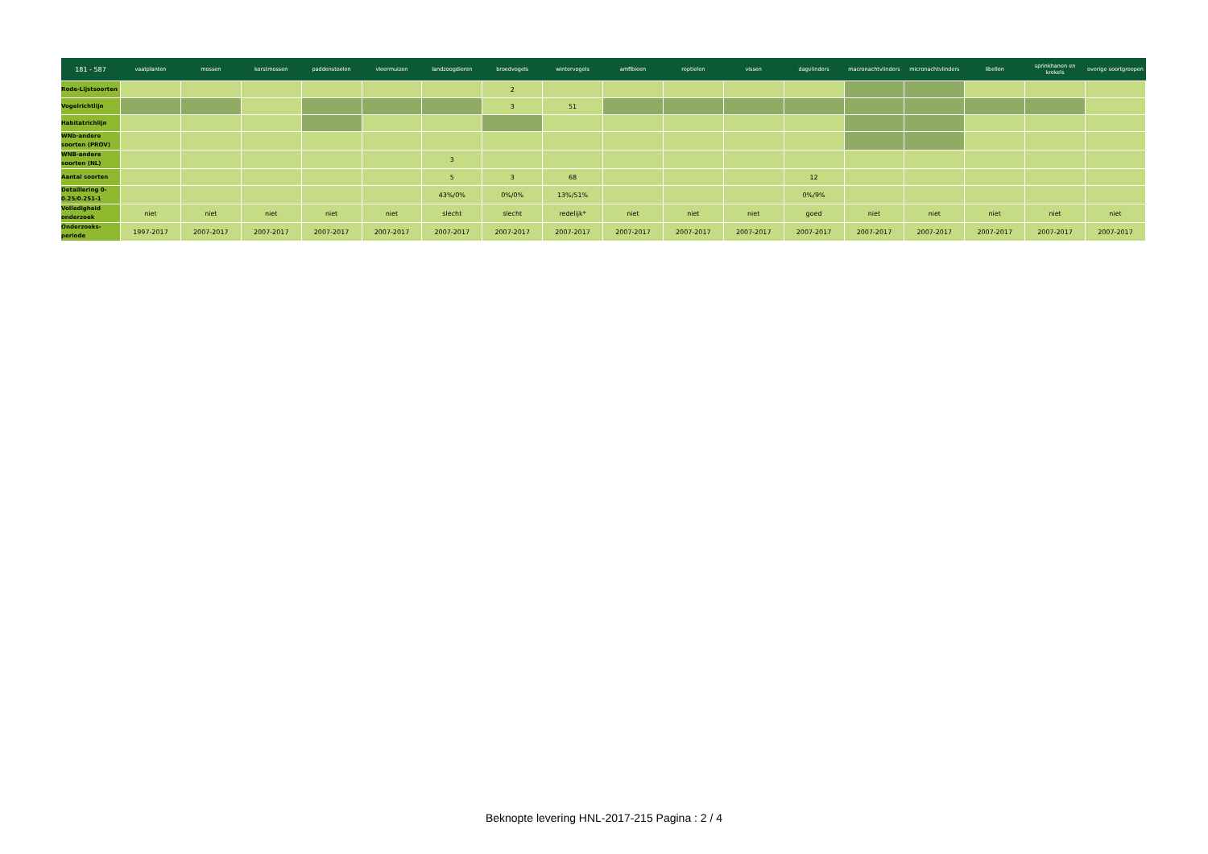| 181 - 587 | vaatplanten | mossen | korstmossen | paddenstoelen | vleermuizen | landzoogdieren | broedvogels | wintervogels | amfibieen | reptielen | vissen | dagvlinders | macronachtvlinders | micronachtvlinders | libellen | sprinkhanen en krekels | overige soortgroepen |
| --- | --- | --- | --- | --- | --- | --- | --- | --- | --- | --- | --- | --- | --- | --- | --- | --- | --- |
| Rode-Lijstsoorten | | | | | | | 2 | | | | | | | | | | |
| Vogelrichtlijn | | | | | | | 3 | 51 | | | | | | | | | |
| Habitatrichlijn | | | | | | | | | | | | | | | | | |
| WNb-andere soorten (PROV) | | | | | | | | | | | | | | | | | |
| WNB-andere soorten (NL) | | | | | | 3 | | | | | | | | | | | |
| Aantal soorten | | | | | | 5 | 3 | 68 | | | | 12 | | | | | |
| Detaillering 0-0.25/0.251-1 | | | | | | 43%/0% | 0%/0% | 13%/51% | | | | 0%/9% | | | | | |
| Volledigheid onderzoek | niet | niet | niet | niet | niet | slecht | slecht | redelijk* | niet | niet | niet | goed | niet | niet | niet | niet | niet |
| Onderzoeks-periode | 1997-2017 | 2007-2017 | 2007-2017 | 2007-2017 | 2007-2017 | 2007-2017 | 2007-2017 | 2007-2017 | 2007-2017 | 2007-2017 | 2007-2017 | 2007-2017 | 2007-2017 | 2007-2017 | 2007-2017 | 2007-2017 | 2007-2017 |
Beknopte levering HNL-2017-215 Pagina : 2 / 4